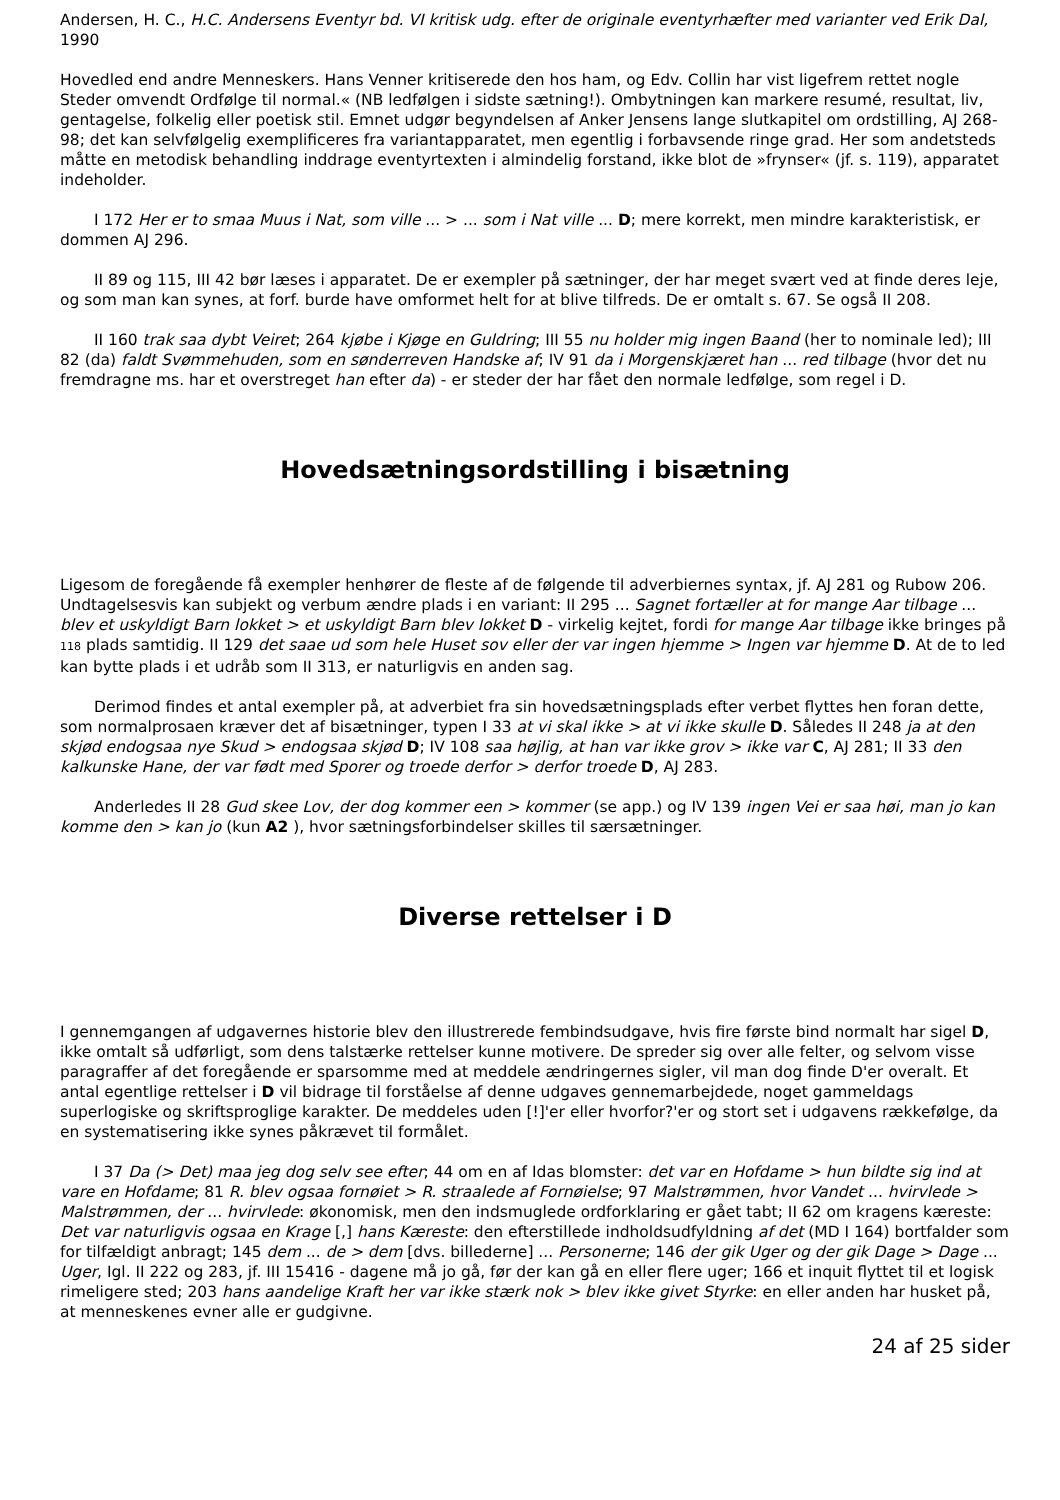Andersen, H. C., H.C. Andersens Eventyr bd. VI kritisk udg. efter de originale eventyrhæfter med varianter ved Erik Dal, 1990
Hovedled end andre Menneskers. Hans Venner kritiserede den hos ham, og Edv. Collin har vist ligefrem rettet nogle Steder omvendt Ordfølge til normal.« (NB ledfølgen i sidste sætning!). Ombytningen kan markere resumé, resultat, liv, gentagelse, folkelig eller poetisk stil. Emnet udgør begyndelsen af Anker Jensens lange slutkapitel om ordstilling, AJ 268-98; det kan selvfølgelig exemplificeres fra variantapparatet, men egentlig i forbavsende ringe grad. Her som andetsteds måtte en metodisk behandling inddrage eventyrtexten i almindelig forstand, ikke blot de »frynser« (jf. s. 119), apparatet indeholder.
I 172 Her er to smaa Muus i Nat, som ville ... > ... som i Nat ville ... D; mere korrekt, men mindre karakteristisk, er dommen AJ 296.
II 89 og 115, III 42 bør læses i apparatet. De er exempler på sætninger, der har meget svært ved at finde deres leje, og som man kan synes, at forf. burde have omformet helt for at blive tilfreds. De er omtalt s. 67. Se også II 208.
II 160 trak saa dybt Veiret; 264 kjøbe i Kjøge en Guldring; III 55 nu holder mig ingen Baand (her to nominale led); III 82 (da) faldt Svømmehuden, som en sønderreven Handske af; IV 91 da i Morgenskjæret han ... red tilbage (hvor det nu fremdragne ms. har et overstreget han efter da) - er steder der har fået den normale ledfølge, som regel i D.
Hovedsætningsordstilling i bisætning
Ligesom de foregående få exempler henhører de fleste af de følgende til adverbiernes syntax, jf. AJ 281 og Rubow 206. Undtagelsesvis kan subjekt og verbum ændre plads i en variant: II 295 ... Sagnet fortæller at for mange Aar tilbage ... blev et uskyldigt Barn lokket > et uskyldigt Barn blev lokket D - virkelig kejtet, fordi for mange Aar tilbage ikke bringes på 118 plads samtidig. II 129 det saae ud som hele Huset sov eller der var ingen hjemme > Ingen var hjemme D. At de to led kan bytte plads i et udråb som II 313, er naturligvis en anden sag.
Derimod findes et antal exempler på, at adverbiet fra sin hovedsætningsplads efter verbet flyttes hen foran dette, som normalprosaen kræver det af bisætninger, typen I 33 at vi skal ikke > at vi ikke skulle D. Således II 248 ja at den skjød endogsaa nye Skud > endogsaa skjød D; IV 108 saa højlig, at han var ikke grov > ikke var C, AJ 281; II 33 den kalkunske Hane, der var født med Sporer og troede derfor > derfor troede D, AJ 283.
Anderledes II 28 Gud skee Lov, der dog kommer een > kommer (se app.) og IV 139 ingen Vei er saa høi, man jo kan komme den > kan jo (kun A2 ), hvor sætningsforbindelser skilles til særsætninger.
Diverse rettelser i D
I gennemgangen af udgavernes historie blev den illustrerede fembindsudgave, hvis fire første bind normalt har sigel D, ikke omtalt så udførligt, som dens talstærke rettelser kunne motivere. De spreder sig over alle felter, og selvom visse paragraffer af det foregående er sparsomme med at meddele ændringernes sigler, vil man dog finde D'er overalt. Et antal egentlige rettelser i D vil bidrage til forståelse af denne udgaves gennemarbejdede, noget gammeldags superlogiske og skriftsproglige karakter. De meddeles uden [!]'er eller hvorfor?'er og stort set i udgavens rækkefølge, da en systematisering ikke synes påkrævet til formålet.
I 37 Da (> Det) maa jeg dog selv see efter; 44 om en af Idas blomster: det var en Hofdame > hun bildte sig ind at vare en Hofdame; 81 R. blev ogsaa fornøiet > R. straalede af Fornøielse; 97 Malstrømmen, hvor Vandet ... hvirvlede > Malstrømmen, der ... hvirvlede: økonomisk, men den indsmuglede ordforklaring er gået tabt; II 62 om kragens kæreste: Det var naturligvis ogsaa en Krage [,] hans Kæreste: den efterstillede indholdsudfyldning af det (MD I 164) bortfalder som for tilfældigt anbragt; 145 dem ... de > dem [dvs. billederne] ... Personerne; 146 der gik Uger og der gik Dage > Dage ... Uger, Igl. II 222 og 283, jf. III 15416 - dagene må jo gå, før der kan gå en eller flere uger; 166 et inquit flyttet til et logisk rimeligere sted; 203 hans aandelige Kraft her var ikke stærk nok > blev ikke givet Styrke: en eller anden har husket på, at menneskenes evner alle er gudgivne.
24 af 25 sider